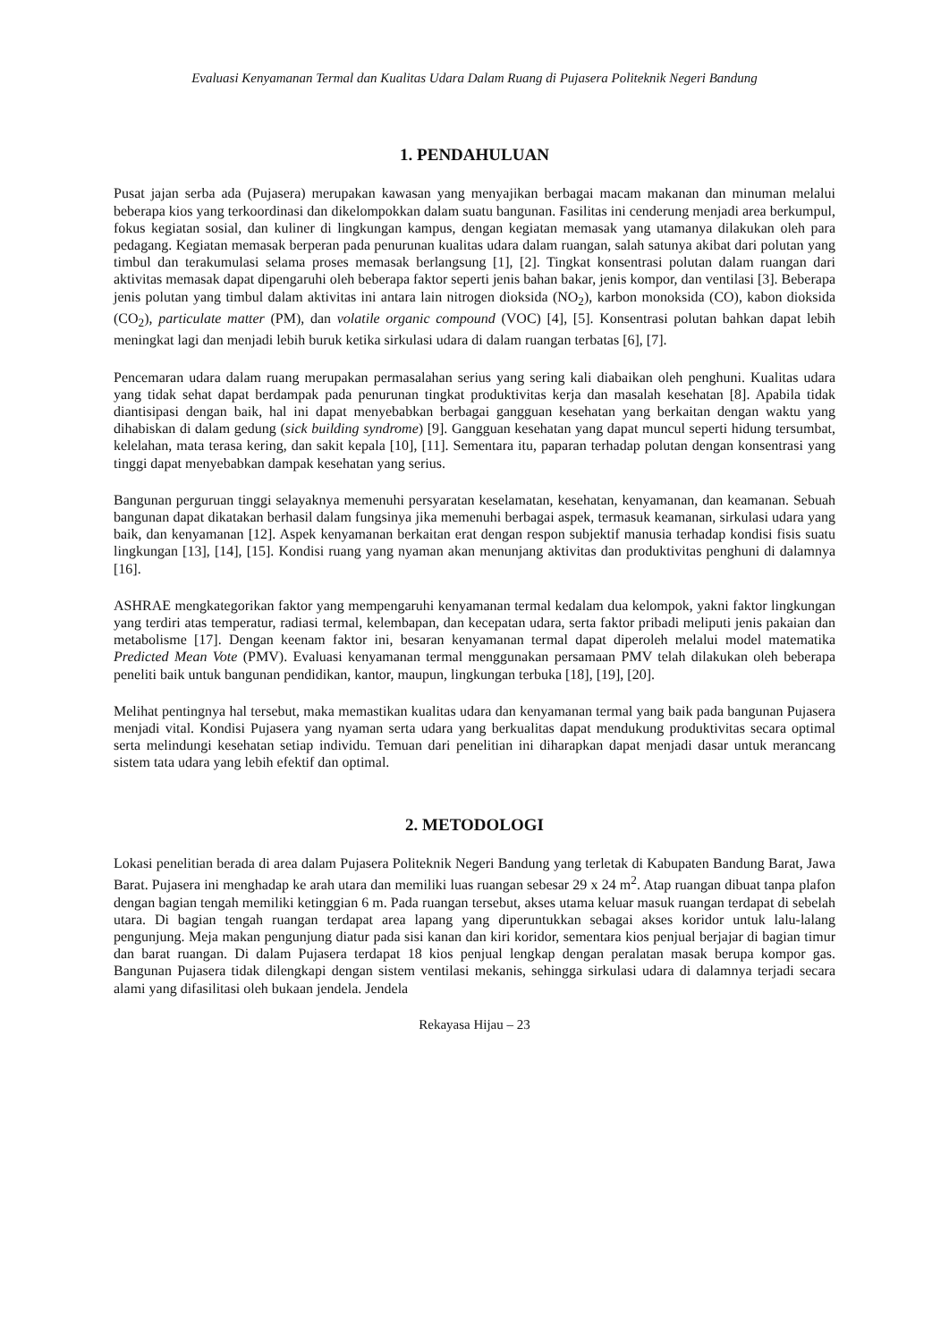Evaluasi Kenyamanan Termal dan Kualitas Udara Dalam Ruang di Pujasera Politeknik Negeri Bandung
1. PENDAHULUAN
Pusat jajan serba ada (Pujasera) merupakan kawasan yang menyajikan berbagai macam makanan dan minuman melalui beberapa kios yang terkoordinasi dan dikelompokkan dalam suatu bangunan. Fasilitas ini cenderung menjadi area berkumpul, fokus kegiatan sosial, dan kuliner di lingkungan kampus, dengan kegiatan memasak yang utamanya dilakukan oleh para pedagang. Kegiatan memasak berperan pada penurunan kualitas udara dalam ruangan, salah satunya akibat dari polutan yang timbul dan terakumulasi selama proses memasak berlangsung [1], [2]. Tingkat konsentrasi polutan dalam ruangan dari aktivitas memasak dapat dipengaruhi oleh beberapa faktor seperti jenis bahan bakar, jenis kompor, dan ventilasi [3]. Beberapa jenis polutan yang timbul dalam aktivitas ini antara lain nitrogen dioksida (NO<sub>2</sub>), karbon monoksida (CO), kabon dioksida (CO<sub>2</sub>), particulate matter (PM), dan volatile organic compound (VOC) [4], [5]. Konsentrasi polutan bahkan dapat lebih meningkat lagi dan menjadi lebih buruk ketika sirkulasi udara di dalam ruangan terbatas [6], [7].
Pencemaran udara dalam ruang merupakan permasalahan serius yang sering kali diabaikan oleh penghuni. Kualitas udara yang tidak sehat dapat berdampak pada penurunan tingkat produktivitas kerja dan masalah kesehatan [8]. Apabila tidak diantisipasi dengan baik, hal ini dapat menyebabkan berbagai gangguan kesehatan yang berkaitan dengan waktu yang dihabiskan di dalam gedung (sick building syndrome) [9]. Gangguan kesehatan yang dapat muncul seperti hidung tersumbat, kelelahan, mata terasa kering, dan sakit kepala [10], [11]. Sementara itu, paparan terhadap polutan dengan konsentrasi yang tinggi dapat menyebabkan dampak kesehatan yang serius.
Bangunan perguruan tinggi selayaknya memenuhi persyaratan keselamatan, kesehatan, kenyamanan, dan keamanan. Sebuah bangunan dapat dikatakan berhasil dalam fungsinya jika memenuhi berbagai aspek, termasuk keamanan, sirkulasi udara yang baik, dan kenyamanan [12]. Aspek kenyamanan berkaitan erat dengan respon subjektif manusia terhadap kondisi fisis suatu lingkungan [13], [14], [15]. Kondisi ruang yang nyaman akan menunjang aktivitas dan produktivitas penghuni di dalamnya [16].
ASHRAE mengkategorikan faktor yang mempengaruhi kenyamanan termal kedalam dua kelompok, yakni faktor lingkungan yang terdiri atas temperatur, radiasi termal, kelembapan, dan kecepatan udara, serta faktor pribadi meliputi jenis pakaian dan metabolisme [17]. Dengan keenam faktor ini, besaran kenyamanan termal dapat diperoleh melalui model matematika Predicted Mean Vote (PMV). Evaluasi kenyamanan termal menggunakan persamaan PMV telah dilakukan oleh beberapa peneliti baik untuk bangunan pendidikan, kantor, maupun, lingkungan terbuka [18], [19], [20].
Melihat pentingnya hal tersebut, maka memastikan kualitas udara dan kenyamanan termal yang baik pada bangunan Pujasera menjadi vital. Kondisi Pujasera yang nyaman serta udara yang berkualitas dapat mendukung produktivitas secara optimal serta melindungi kesehatan setiap individu. Temuan dari penelitian ini diharapkan dapat menjadi dasar untuk merancang sistem tata udara yang lebih efektif dan optimal.
2. METODOLOGI
Lokasi penelitian berada di area dalam Pujasera Politeknik Negeri Bandung yang terletak di Kabupaten Bandung Barat, Jawa Barat. Pujasera ini menghadap ke arah utara dan memiliki luas ruangan sebesar 29 x 24 m<sup>2</sup>. Atap ruangan dibuat tanpa plafon dengan bagian tengah memiliki ketinggian 6 m. Pada ruangan tersebut, akses utama keluar masuk ruangan terdapat di sebelah utara. Di bagian tengah ruangan terdapat area lapang yang diperuntukkan sebagai akses koridor untuk lalu-lalang pengunjung. Meja makan pengunjung diatur pada sisi kanan dan kiri koridor, sementara kios penjual berjajar di bagian timur dan barat ruangan. Di dalam Pujasera terdapat 18 kios penjual lengkap dengan peralatan masak berupa kompor gas. Bangunan Pujasera tidak dilengkapi dengan sistem ventilasi mekanis, sehingga sirkulasi udara di dalamnya terjadi secara alami yang difasilitasi oleh bukaan jendela. Jendela
Rekayasa Hijau – 23